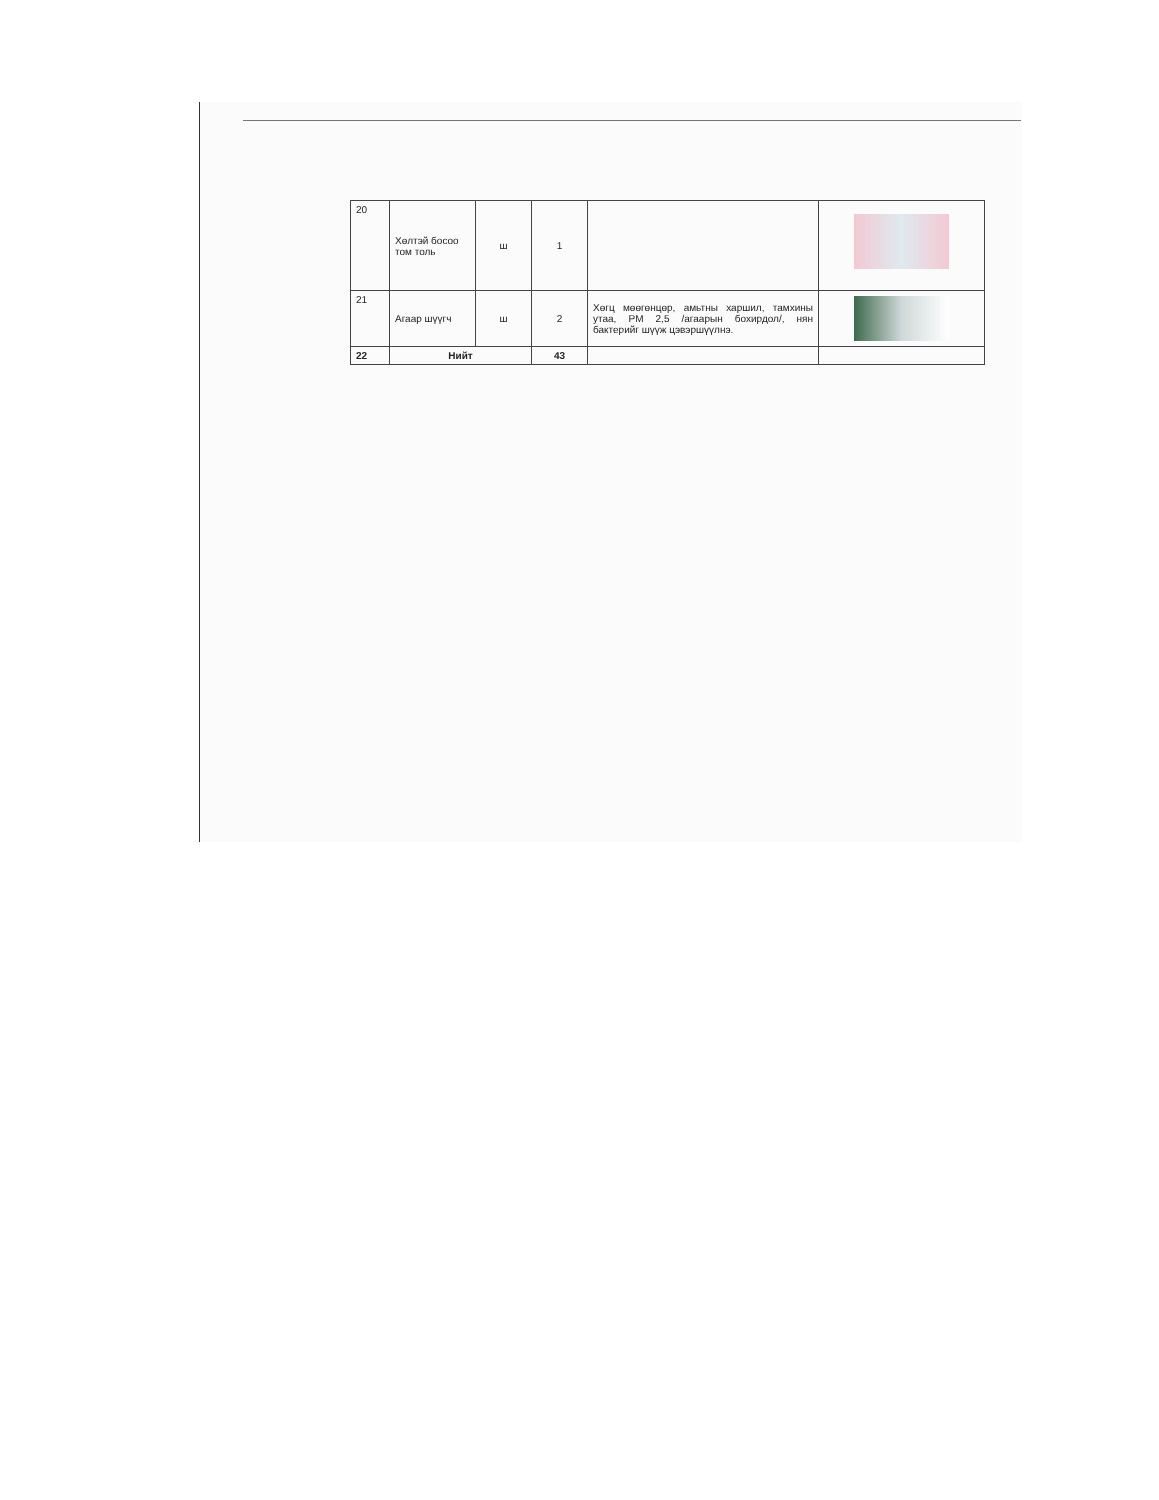| 20 | Хөлтэй босоо том толь | ш | 1 | | |
| 21 | Агаар шүүгч | ш | 2 | Хөгц мөөгөнцөр, амьтны харшил, тамхины утаа, PM 2,5 /агаарын бохирдол/, нян бактерийг шүүж цэвэршүүлнэ. | |
| 22 | Нийт | | 43 | | |